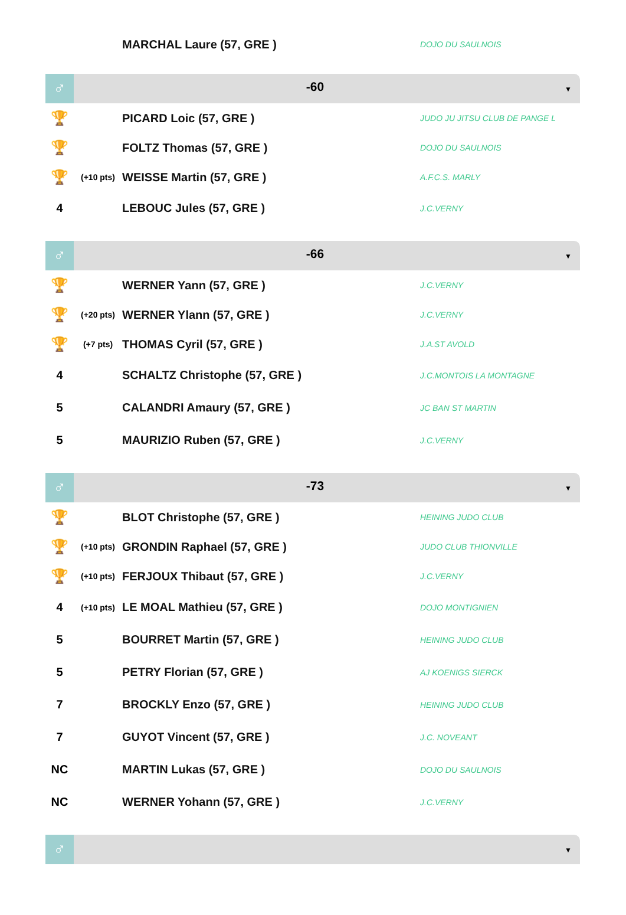| | | MARCHAL Laure (57, GRE ) | DOJO DU SAULNOIS |
♂
-60
▼
| 🏆 | | PICARD Loic (57, GRE ) | JUDO JU JITSU CLUB DE PANGE L |
| 🏆 | | FOLTZ Thomas (57, GRE ) | DOJO DU SAULNOIS |
| 🏆 | (+10 pts) | WEISSE Martin (57, GRE ) | A.F.C.S. MARLY |
| 4 | | LEBOUC Jules (57, GRE ) | J.C.VERNY |
♂
-66
▼
| 🏆 | | WERNER Yann (57, GRE ) | J.C.VERNY |
| 🏆 | (+20 pts) | WERNER Ylann (57, GRE ) | J.C.VERNY |
| 🏆 | (+7 pts) | THOMAS Cyril (57, GRE ) | J.A.ST AVOLD |
| 4 | | SCHALTZ Christophe (57, GRE ) | J.C.MONTOIS LA MONTAGNE |
| 5 | | CALANDRI Amaury (57, GRE ) | JC BAN ST MARTIN |
| 5 | | MAURIZIO Ruben (57, GRE ) | J.C.VERNY |
♂
-73
▼
| 🏆 | | BLOT Christophe (57, GRE ) | HEINING JUDO CLUB |
| 🏆 | (+10 pts) | GRONDIN Raphael (57, GRE ) | JUDO CLUB THIONVILLE |
| 🏆 | (+10 pts) | FERJOUX Thibaut (57, GRE ) | J.C.VERNY |
| 4 | (+10 pts) | LE MOAL Mathieu (57, GRE ) | DOJO MONTIGNIEN |
| 5 | | BOURRET Martin (57, GRE ) | HEINING JUDO CLUB |
| 5 | | PETRY Florian (57, GRE ) | AJ KOENIGS SIERCK |
| 7 | | BROCKLY Enzo (57, GRE ) | HEINING JUDO CLUB |
| 7 | | GUYOT Vincent (57, GRE ) | J.C. NOVEANT |
| NC | | MARTIN Lukas (57, GRE ) | DOJO DU SAULNOIS |
| NC | | WERNER Yohann (57, GRE ) | J.C.VERNY |
♂
▼